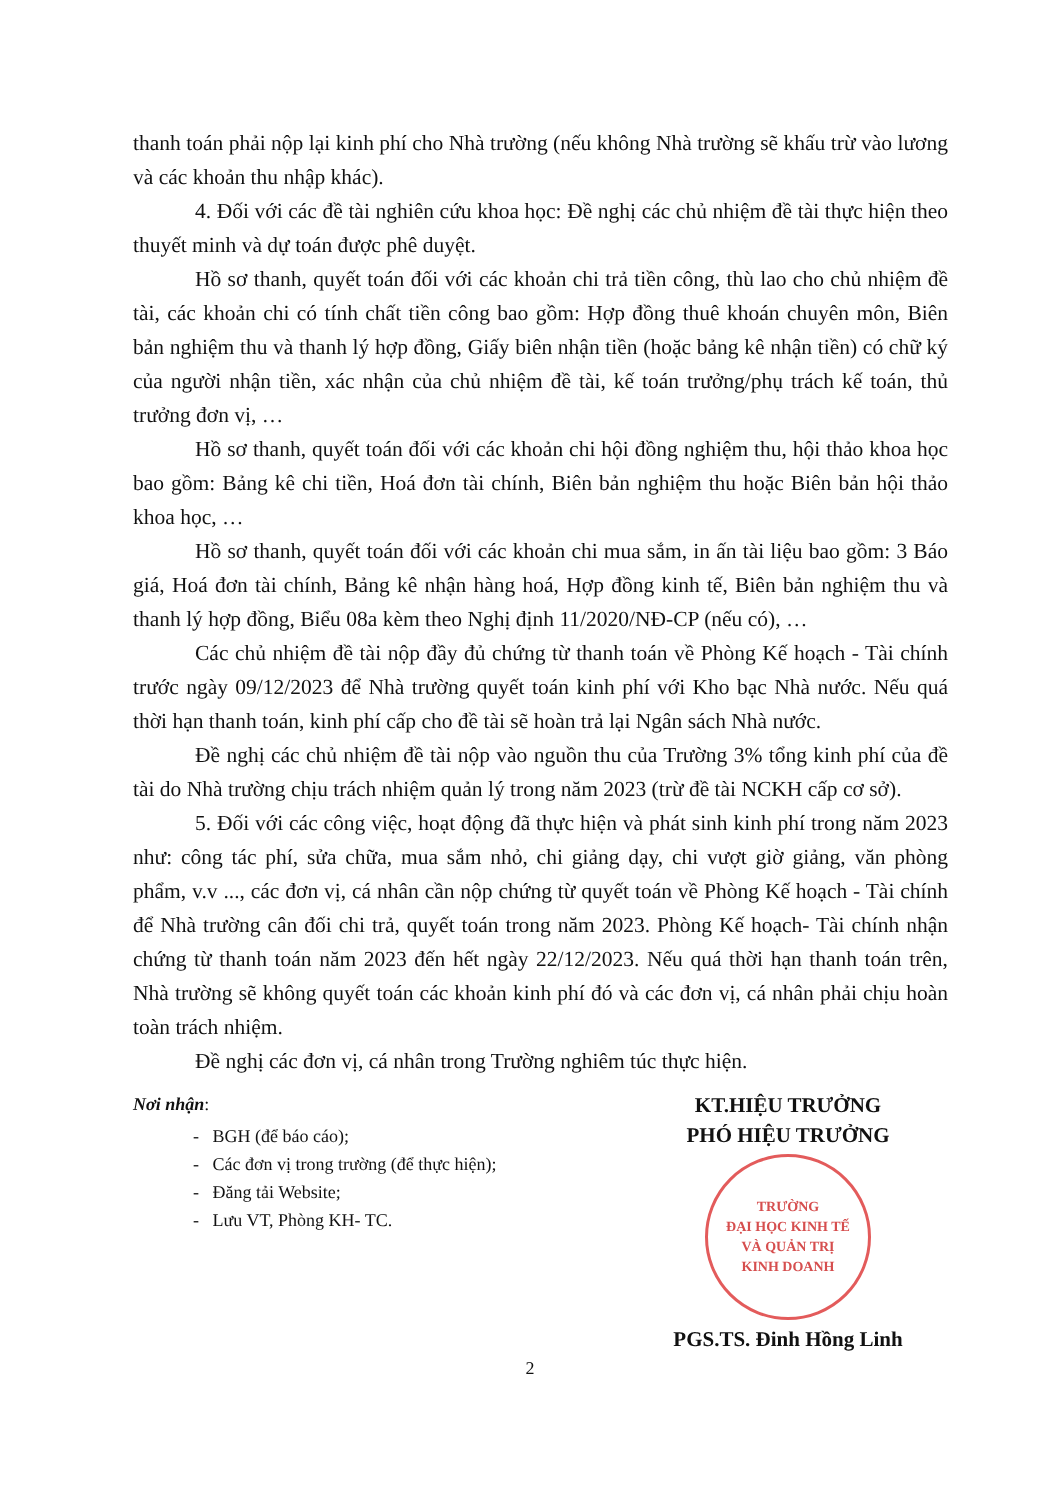thanh toán phải nộp lại kinh phí cho Nhà trường (nếu không Nhà trường sẽ khấu trừ vào lương và các khoản thu nhập khác).
4. Đối với các đề tài nghiên cứu khoa học: Đề nghị các chủ nhiệm đề tài thực hiện theo thuyết minh và dự toán được phê duyệt.
Hồ sơ thanh, quyết toán đối với các khoản chi trả tiền công, thù lao cho chủ nhiệm đề tài, các khoản chi có tính chất tiền công bao gồm: Hợp đồng thuê khoán chuyên môn, Biên bản nghiệm thu và thanh lý hợp đồng, Giấy biên nhận tiền (hoặc bảng kê nhận tiền) có chữ ký của người nhận tiền, xác nhận của chủ nhiệm đề tài, kế toán trưởng/phụ trách kế toán, thủ trưởng đơn vị, …
Hồ sơ thanh, quyết toán đối với các khoản chi hội đồng nghiệm thu, hội thảo khoa học bao gồm: Bảng kê chi tiền, Hoá đơn tài chính, Biên bản nghiệm thu hoặc Biên bản hội thảo khoa học, …
Hồ sơ thanh, quyết toán đối với các khoản chi mua sắm, in ấn tài liệu bao gồm: 3 Báo giá, Hoá đơn tài chính, Bảng kê nhận hàng hoá, Hợp đồng kinh tế, Biên bản nghiệm thu và thanh lý hợp đồng, Biểu 08a kèm theo Nghị định 11/2020/NĐ-CP (nếu có), …
Các chủ nhiệm đề tài nộp đầy đủ chứng từ thanh toán về Phòng Kế hoạch - Tài chính trước ngày 09/12/2023 để Nhà trường quyết toán kinh phí với Kho bạc Nhà nước. Nếu quá thời hạn thanh toán, kinh phí cấp cho đề tài sẽ hoàn trả lại Ngân sách Nhà nước.
Đề nghị các chủ nhiệm đề tài nộp vào nguồn thu của Trường 3% tổng kinh phí của đề tài do Nhà trường chịu trách nhiệm quản lý trong năm 2023 (trừ đề tài NCKH cấp cơ sở).
5. Đối với các công việc, hoạt động đã thực hiện và phát sinh kinh phí trong năm 2023 như: công tác phí, sửa chữa, mua sắm nhỏ, chi giảng dạy, chi vượt giờ giảng, văn phòng phẩm, v.v ..., các đơn vị, cá nhân cần nộp chứng từ quyết toán về Phòng Kế hoạch - Tài chính để Nhà trường cân đối chi trả, quyết toán trong năm 2023. Phòng Kế hoạch- Tài chính nhận chứng từ thanh toán năm 2023 đến hết ngày 22/12/2023. Nếu quá thời hạn thanh toán trên, Nhà trường sẽ không quyết toán các khoản kinh phí đó và các đơn vị, cá nhân phải chịu hoàn toàn trách nhiệm.
Đề nghị các đơn vị, cá nhân trong Trường nghiêm túc thực hiện.
Nơi nhận:
- BGH (để báo cáo);
- Các đơn vị trong trường (để thực hiện);
- Đăng tải Website;
- Lưu VT, Phòng KH- TC.
KT.HIỆU TRƯỞNG
PHÓ HIỆU TRƯỞNG
TRƯỜNG
ĐẠI HỌC KINH TẾ
VÀ QUẢN TRỊ
KINH DOANH
PGS.TS. Đinh Hồng Linh
2